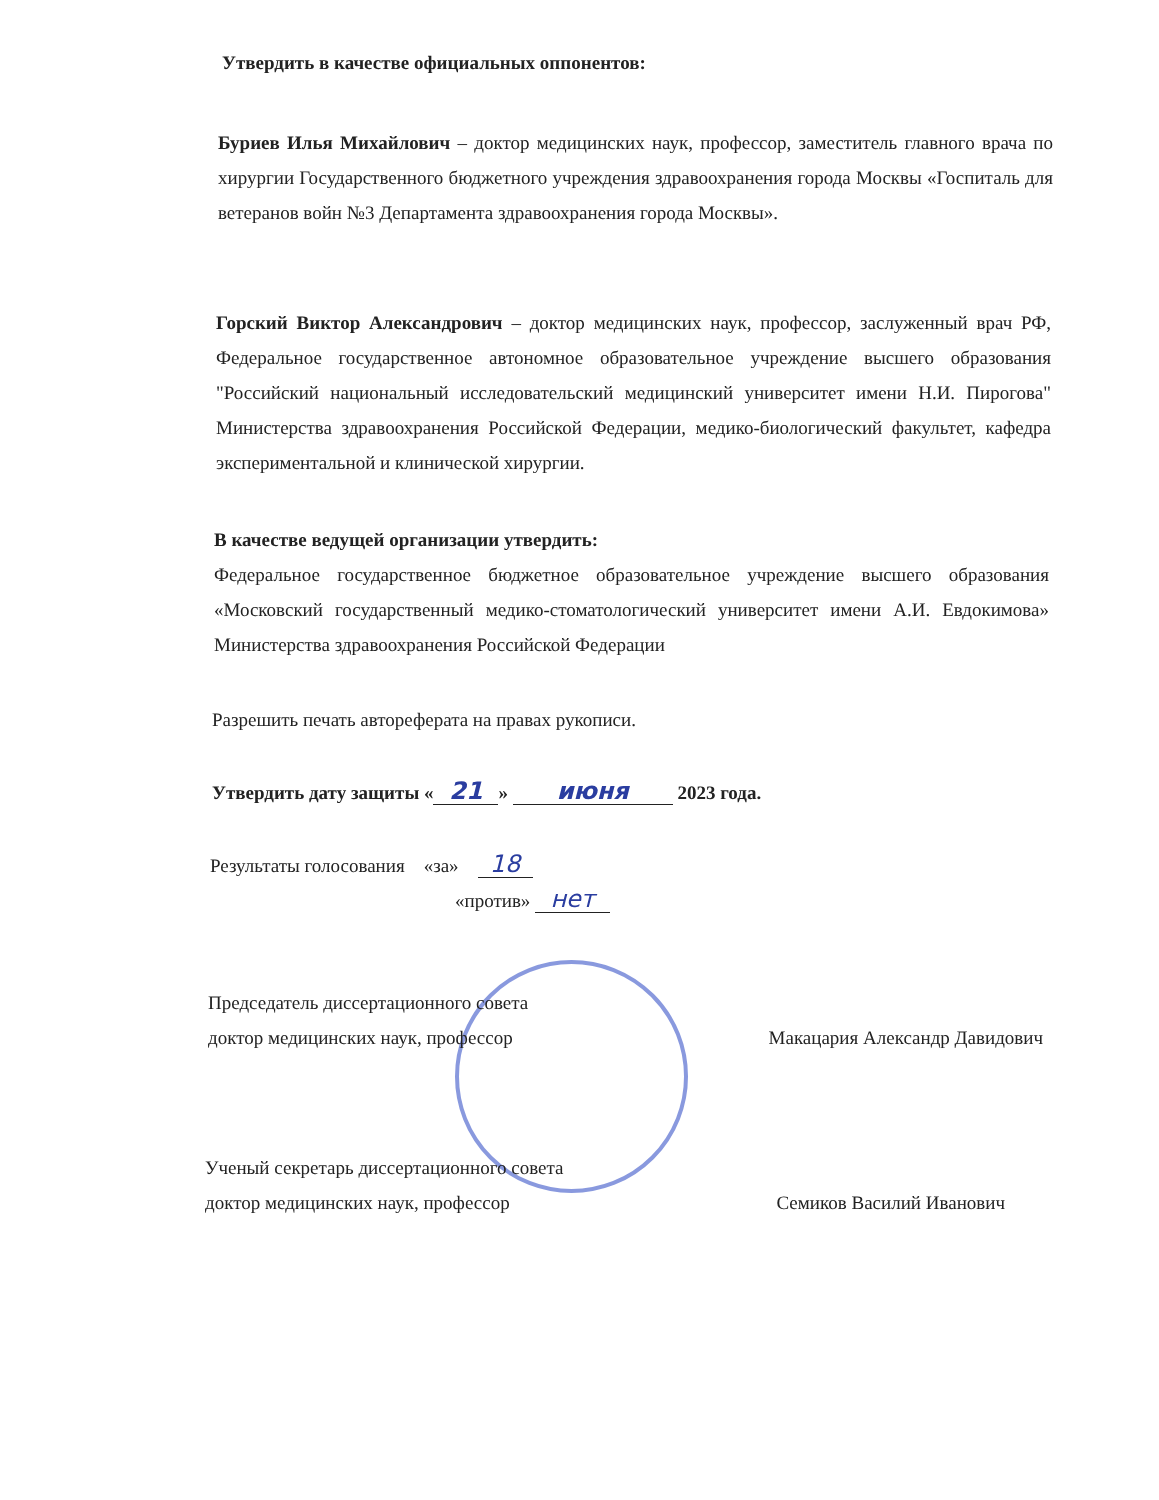Утвердить в качестве официальных оппонентов:
Буриев Илья Михайлович – доктор медицинских наук, профессор, заместитель главного врача по хирургии Государственного бюджетного учреждения здравоохранения города Москвы «Госпиталь для ветеранов войн №3 Департамента здравоохранения города Москвы».
Горский Виктор Александрович – доктор медицинских наук, профессор, заслуженный врач РФ, Федеральное государственное автономное образовательное учреждение высшего образования "Российский национальный исследовательский медицинский университет имени Н.И. Пирогова" Министерства здравоохранения Российской Федерации, медико-биологический факультет, кафедра экспериментальной и клинической хирургии.
В качестве ведущей организации утвердить:
Федеральное государственное бюджетное образовательное учреждение высшего образования «Московский государственный медико-стоматологический университет имени А.И. Евдокимова» Министерства здравоохранения Российской Федерации
Разрешить печать автореферата на правах рукописи.
Утвердить дату защиты « 21 » июня 2023 года.
Результаты голосования «за» 18
«против» нет
Председатель диссертационного совета
доктор медицинских наук, профессор Макацария Александр Давидович
Ученый секретарь диссертационного совета
доктор медицинских наук, профессор Семиков Василий Иванович